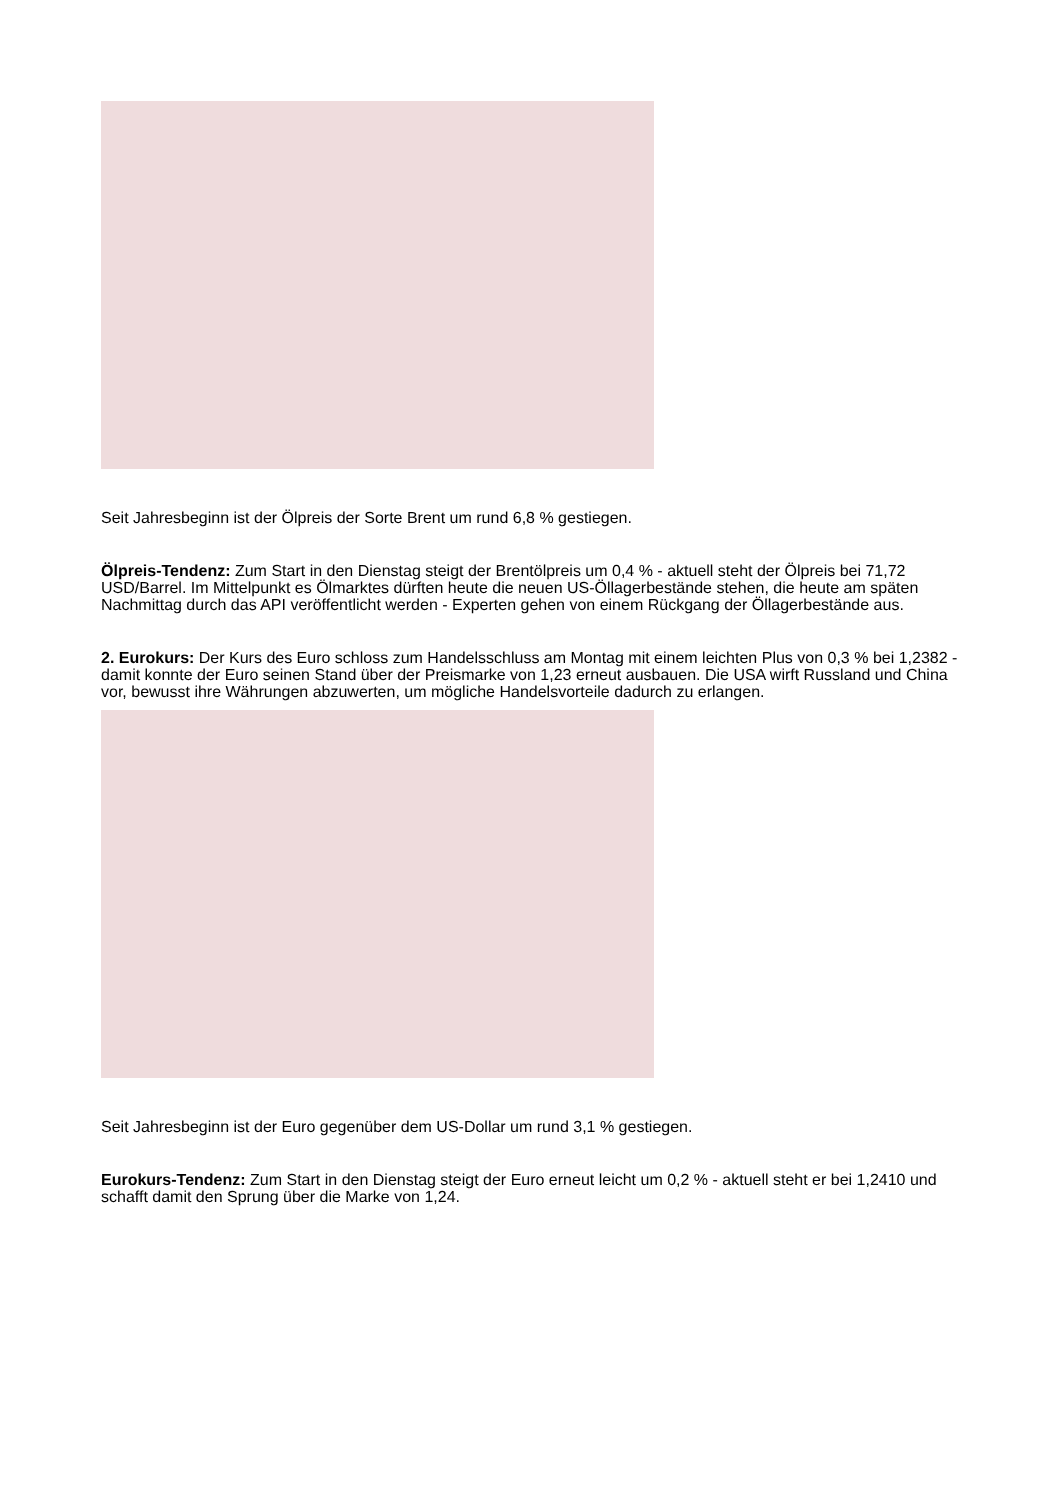Seit Jahresbeginn ist der Ölpreis der Sorte Brent um rund 6,8 % gestiegen.
Ölpreis-Tendenz: Zum Start in den Dienstag steigt der Brentölpreis um 0,4 % - aktuell steht der Ölpreis bei 71,72 USD/Barrel. Im Mittelpunkt es Ölmarktes dürften heute die neuen US-Öllagerbestände stehen, die heute am späten Nachmittag durch das API veröffentlicht werden - Experten gehen von einem Rückgang der Öllagerbestände aus.
2. Eurokurs: Der Kurs des Euro schloss zum Handelsschluss am Montag mit einem leichten Plus von 0,3 % bei 1,2382 - damit konnte der Euro seinen Stand über der Preismarke von 1,23 erneut ausbauen. Die USA wirft Russland und China vor, bewusst ihre Währungen abzuwerten, um mögliche Handelsvorteile dadurch zu erlangen.
Seit Jahresbeginn ist der Euro gegenüber dem US-Dollar um rund 3,1 % gestiegen.
Eurokurs-Tendenz: Zum Start in den Dienstag steigt der Euro erneut leicht um 0,2 % - aktuell steht er bei 1,2410 und schafft damit den Sprung über die Marke von 1,24.